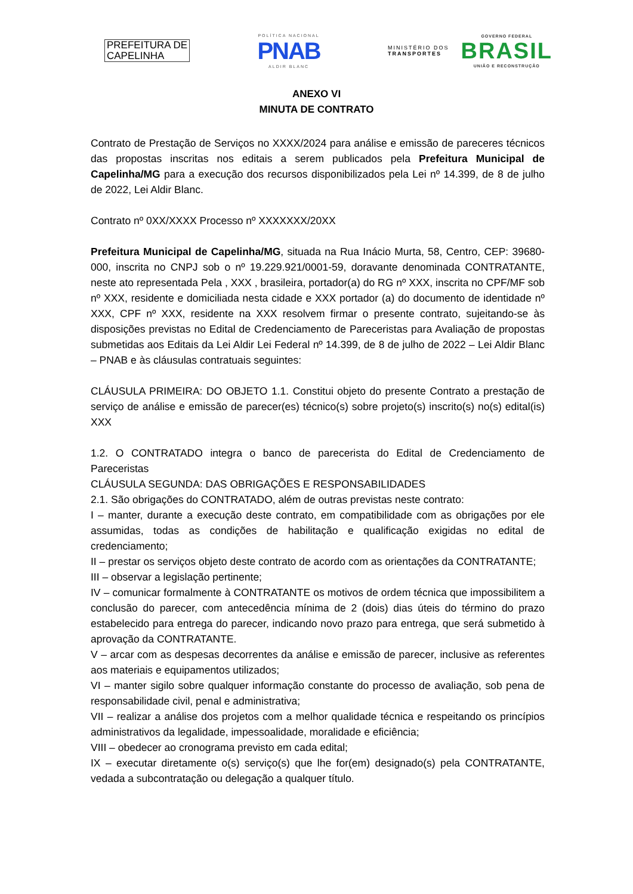PREFEITURA DE
CAPELINHA
POLÍTICA NACIONAL
PNAB
ALDIR BLANC
MINISTÉRIO DOS
TRANSPORTES
GOVERNO FEDERAL
BRASIL
UNIÃO E RECONSTRUÇÃO
ANEXO VI
MINUTA DE CONTRATO
Contrato de Prestação de Serviços no XXXX/2024 para análise e emissão de pareceres técnicos das propostas inscritas nos editais a serem publicados pela Prefeitura Municipal de Capelinha/MG para a execução dos recursos disponibilizados pela Lei nº 14.399, de 8 de julho de 2022, Lei Aldir Blanc.
Contrato nº 0XX/XXXX Processo nº XXXXXXX/20XX
Prefeitura Municipal de Capelinha/MG, situada na Rua Inácio Murta, 58, Centro, CEP: 39680-000, inscrita no CNPJ sob o nº 19.229.921/0001-59, doravante denominada CONTRATANTE, neste ato representada Pela , XXX , brasileira, portador(a) do RG nº XXX, inscrita no CPF/MF sob nº XXX, residente e domiciliada nesta cidade e XXX portador (a) do documento de identidade nº XXX, CPF nº XXX, residente na XXX resolvem firmar o presente contrato, sujeitando-se às disposições previstas no Edital de Credenciamento de Pareceristas para Avaliação de propostas submetidas aos Editais da Lei Aldir Lei Federal nº 14.399, de 8 de julho de 2022 – Lei Aldir Blanc – PNAB e às cláusulas contratuais seguintes:
CLÁUSULA PRIMEIRA: DO OBJETO 1.1. Constitui objeto do presente Contrato a prestação de serviço de análise e emissão de parecer(es) técnico(s) sobre projeto(s) inscrito(s) no(s) edital(is) XXX
1.2. O CONTRATADO integra o banco de parecerista do Edital de Credenciamento de Pareceristas
CLÁUSULA SEGUNDA: DAS OBRIGAÇÕES E RESPONSABILIDADES
2.1. São obrigações do CONTRATADO, além de outras previstas neste contrato:
I – manter, durante a execução deste contrato, em compatibilidade com as obrigações por ele assumidas, todas as condições de habilitação e qualificação exigidas no edital de credenciamento;
II – prestar os serviços objeto deste contrato de acordo com as orientações da CONTRATANTE;
III – observar a legislação pertinente;
IV – comunicar formalmente à CONTRATANTE os motivos de ordem técnica que impossibilitem a conclusão do parecer, com antecedência mínima de 2 (dois) dias úteis do término do prazo estabelecido para entrega do parecer, indicando novo prazo para entrega, que será submetido à aprovação da CONTRATANTE.
V – arcar com as despesas decorrentes da análise e emissão de parecer, inclusive as referentes aos materiais e equipamentos utilizados;
VI – manter sigilo sobre qualquer informação constante do processo de avaliação, sob pena de responsabilidade civil, penal e administrativa;
VII – realizar a análise dos projetos com a melhor qualidade técnica e respeitando os princípios administrativos da legalidade, impessoalidade, moralidade e eficiência;
VIII – obedecer ao cronograma previsto em cada edital;
IX – executar diretamente o(s) serviço(s) que lhe for(em) designado(s) pela CONTRATANTE, vedada a subcontratação ou delegação a qualquer título.